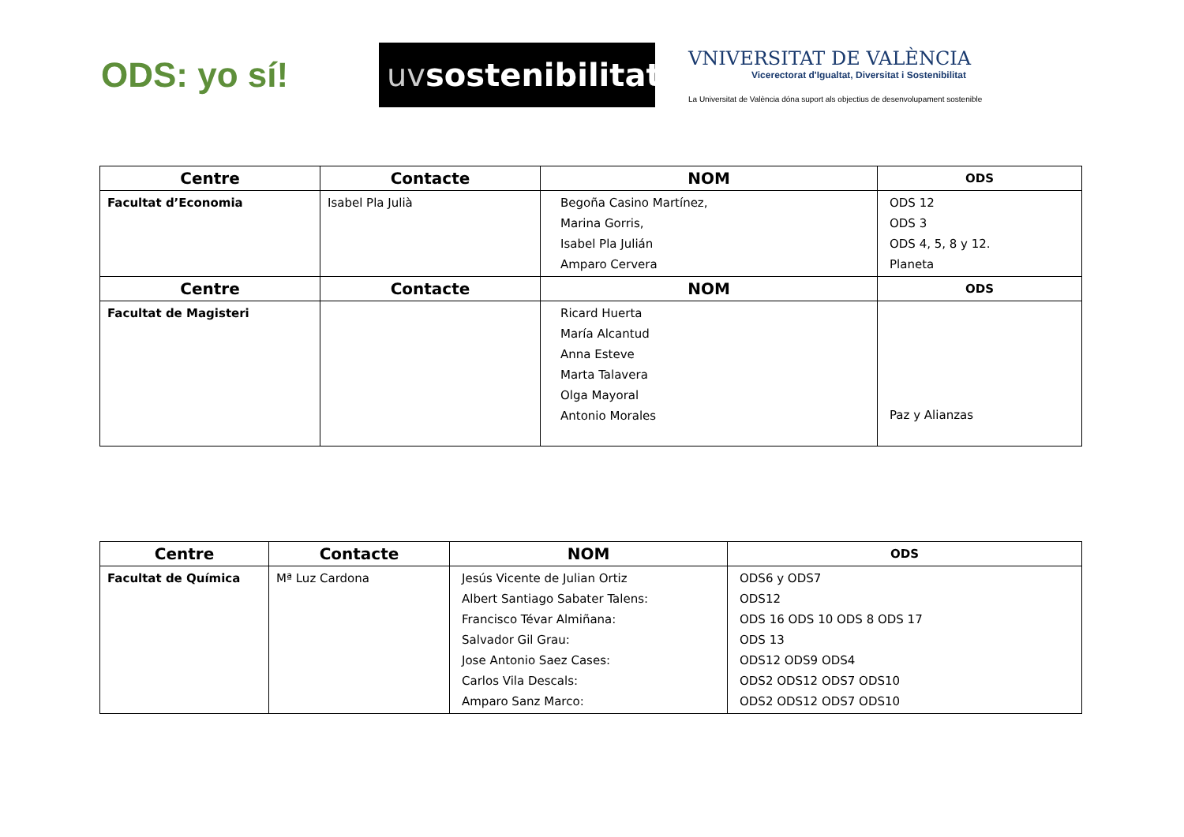ODS: yo sí!
uvsostenibilitat
VNIVERSITAT DE VALÈNCIA
Vicerectorat d'Igualtat, Diversitat i Sostenibilitat
La Universitat de València dóna suport als objectius de desenvolupament sostenible
| Centre | Contacte | NOM | ODS |
| --- | --- | --- | --- |
| Facultat d’Economia | Isabel Pla Julià | Begoña Casino Martínez, Marina Gorris, Isabel Pla Julián Amparo Cervera | ODS 12 ODS 3 ODS 4, 5, 8 y 12. Planeta |
| Centre | Contacte | NOM | ODS |
| Facultat de Magisteri | | Ricard Huerta María Alcantud Anna Esteve Marta Talavera Olga Mayoral Antonio Morales | Paz y Alianzas |
| Centre | Contacte | NOM | ODS |
| --- | --- | --- | --- |
| Facultat de Química | Mª Luz Cardona | Jesús Vicente de Julian Ortiz Albert Santiago Sabater Talens: Francisco Tévar Almiñana: Salvador Gil Grau: Jose Antonio Saez Cases: Carlos Vila Descals: Amparo Sanz Marco: | ODS6 y ODS7 ODS12 ODS 16 ODS 10 ODS 8 ODS 17 ODS 13 ODS12 ODS9 ODS4 ODS2 ODS12 ODS7 ODS10 ODS2 ODS12 ODS7 ODS10 |